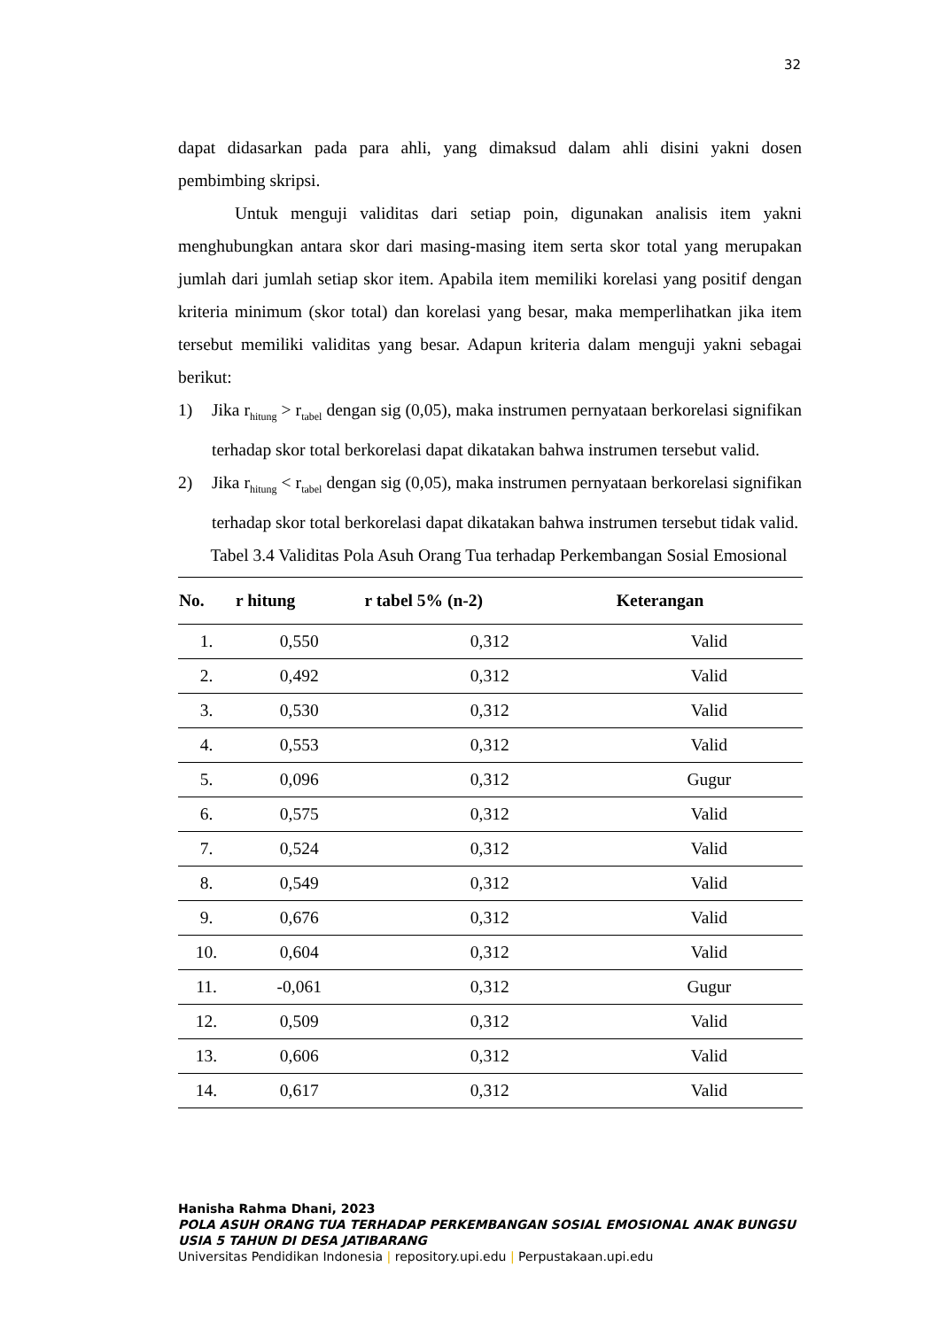32
dapat didasarkan pada para ahli, yang dimaksud dalam ahli disini yakni dosen pembimbing skripsi.
Untuk menguji validitas dari setiap poin, digunakan analisis item yakni menghubungkan antara skor dari masing-masing item serta skor total yang merupakan jumlah dari jumlah setiap skor item. Apabila item memiliki korelasi yang positif dengan kriteria minimum (skor total) dan korelasi yang besar, maka memperlihatkan jika item tersebut memiliki validitas yang besar. Adapun kriteria dalam menguji yakni sebagai berikut:
1) Jika r<sub>hitung</sub> > r<sub>tabel</sub> dengan sig (0,05), maka instrumen pernyataan berkorelasi signifikan terhadap skor total berkorelasi dapat dikatakan bahwa instrumen tersebut valid.
2) Jika r<sub>hitung</sub> < r<sub>tabel</sub> dengan sig (0,05), maka instrumen pernyataan berkorelasi signifikan terhadap skor total berkorelasi dapat dikatakan bahwa instrumen tersebut tidak valid.
Tabel 3.4 Validitas Pola Asuh Orang Tua terhadap Perkembangan Sosial Emosional
| No. | r hitung | r tabel 5% (n-2) | Keterangan |
| --- | --- | --- | --- |
| 1. | 0,550 | 0,312 | Valid |
| 2. | 0,492 | 0,312 | Valid |
| 3. | 0,530 | 0,312 | Valid |
| 4. | 0,553 | 0,312 | Valid |
| 5. | 0,096 | 0,312 | Gugur |
| 6. | 0,575 | 0,312 | Valid |
| 7. | 0,524 | 0,312 | Valid |
| 8. | 0,549 | 0,312 | Valid |
| 9. | 0,676 | 0,312 | Valid |
| 10. | 0,604 | 0,312 | Valid |
| 11. | -0,061 | 0,312 | Gugur |
| 12. | 0,509 | 0,312 | Valid |
| 13. | 0,606 | 0,312 | Valid |
| 14. | 0,617 | 0,312 | Valid |
Hanisha Rahma Dhani, 2023
POLA ASUH ORANG TUA TERHADAP PERKEMBANGAN SOSIAL EMOSIONAL ANAK BUNGSU USIA 5 TAHUN DI DESA JATIBARANG
Universitas Pendidikan Indonesia | repository.upi.edu | Perpustakaan.upi.edu